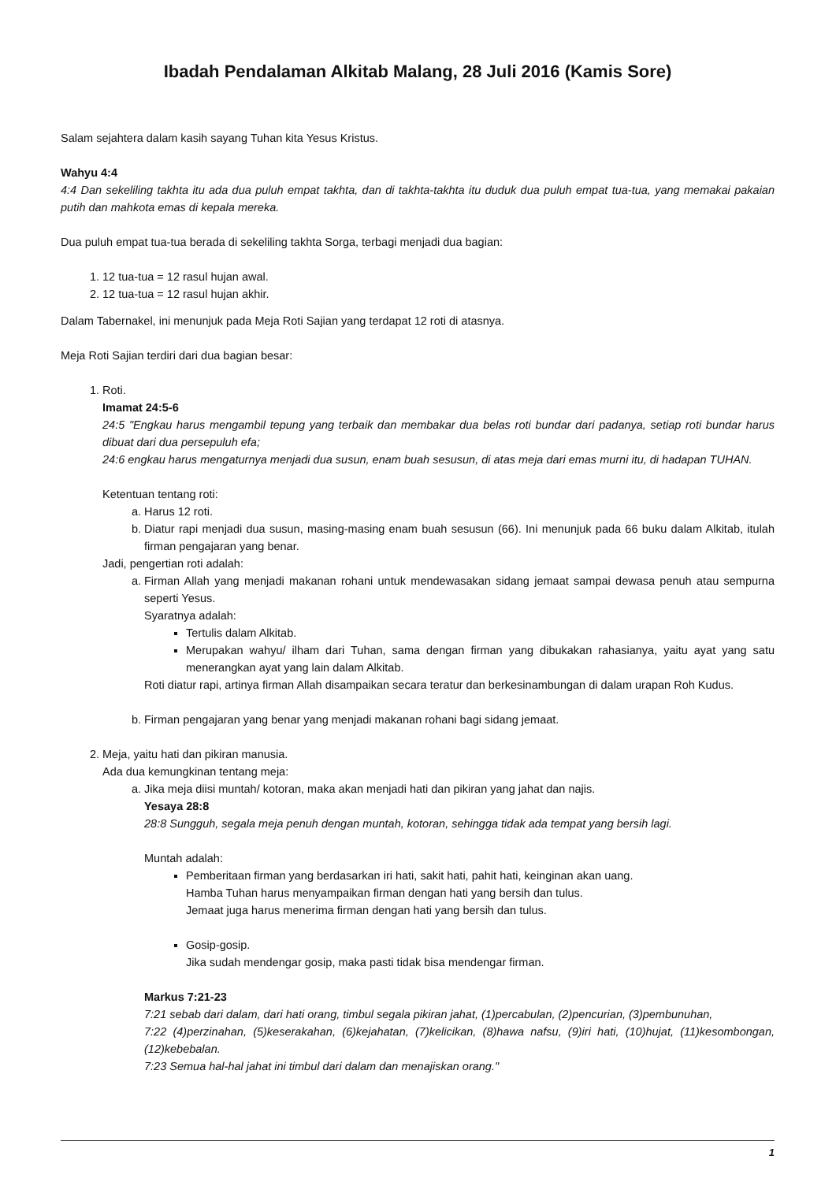Ibadah Pendalaman Alkitab Malang, 28 Juli 2016 (Kamis Sore)
Salam sejahtera dalam kasih sayang Tuhan kita Yesus Kristus.
Wahyu 4:4
4:4 Dan sekeliling takhta itu ada dua puluh empat takhta, dan di takhta-takhta itu duduk dua puluh empat tua-tua, yang memakai pakaian putih dan mahkota emas di kepala mereka.
Dua puluh empat tua-tua berada di sekeliling takhta Sorga, terbagi menjadi dua bagian:
1. 12 tua-tua = 12 rasul hujan awal.
2. 12 tua-tua = 12 rasul hujan akhir.
Dalam Tabernakel, ini menunjuk pada Meja Roti Sajian yang terdapat 12 roti di atasnya.
Meja Roti Sajian terdiri dari dua bagian besar:
1. Roti.
Imamat 24:5-6
24:5 "Engkau harus mengambil tepung yang terbaik dan membakar dua belas roti bundar dari padanya, setiap roti bundar harus dibuat dari dua persepuluh efa;
24:6 engkau harus mengaturnya menjadi dua susun, enam buah sesusun, di atas meja dari emas murni itu, di hadapan TUHAN.
Ketentuan tentang roti:
a. Harus 12 roti.
b. Diatur rapi menjadi dua susun, masing-masing enam buah sesusun (66). Ini menunjuk pada 66 buku dalam Alkitab, itulah firman pengajaran yang benar.
Jadi, pengertian roti adalah:
a. Firman Allah yang menjadi makanan rohani untuk mendewasakan sidang jemaat sampai dewasa penuh atau sempurna seperti Yesus.
Syaratnya adalah:
Tertulis dalam Alkitab.
Merupakan wahyu/ ilham dari Tuhan, sama dengan firman yang dibukakan rahasianya, yaitu ayat yang satu menerangkan ayat yang lain dalam Alkitab.
Roti diatur rapi, artinya firman Allah disampaikan secara teratur dan berkesinambungan di dalam urapan Roh Kudus.
b. Firman pengajaran yang benar yang menjadi makanan rohani bagi sidang jemaat.
2. Meja, yaitu hati dan pikiran manusia.
Ada dua kemungkinan tentang meja:
a. Jika meja diisi muntah/ kotoran, maka akan menjadi hati dan pikiran yang jahat dan najis.
Yesaya 28:8
28:8 Sungguh, segala meja penuh dengan muntah, kotoran, sehingga tidak ada tempat yang bersih lagi.
Muntah adalah:
Pemberitaan firman yang berdasarkan iri hati, sakit hati, pahit hati, keinginan akan uang.
Hamba Tuhan harus menyampaikan firman dengan hati yang bersih dan tulus.
Jemaat juga harus menerima firman dengan hati yang bersih dan tulus.
Gosip-gosip.
Jika sudah mendengar gosip, maka pasti tidak bisa mendengar firman.
Markus 7:21-23
7:21 sebab dari dalam, dari hati orang, timbul segala pikiran jahat, (1)percabulan, (2)pencurian, (3)pembunuhan,
7:22 (4)perzinahan, (5)keserakahan, (6)kejahatan, (7)kelicikan, (8)hawa nafsu, (9)iri hati, (10)hujat, (11)kesombongan, (12)kebebalan.
7:23 Semua hal-hal jahat ini timbul dari dalam dan menajiskan orang."
1